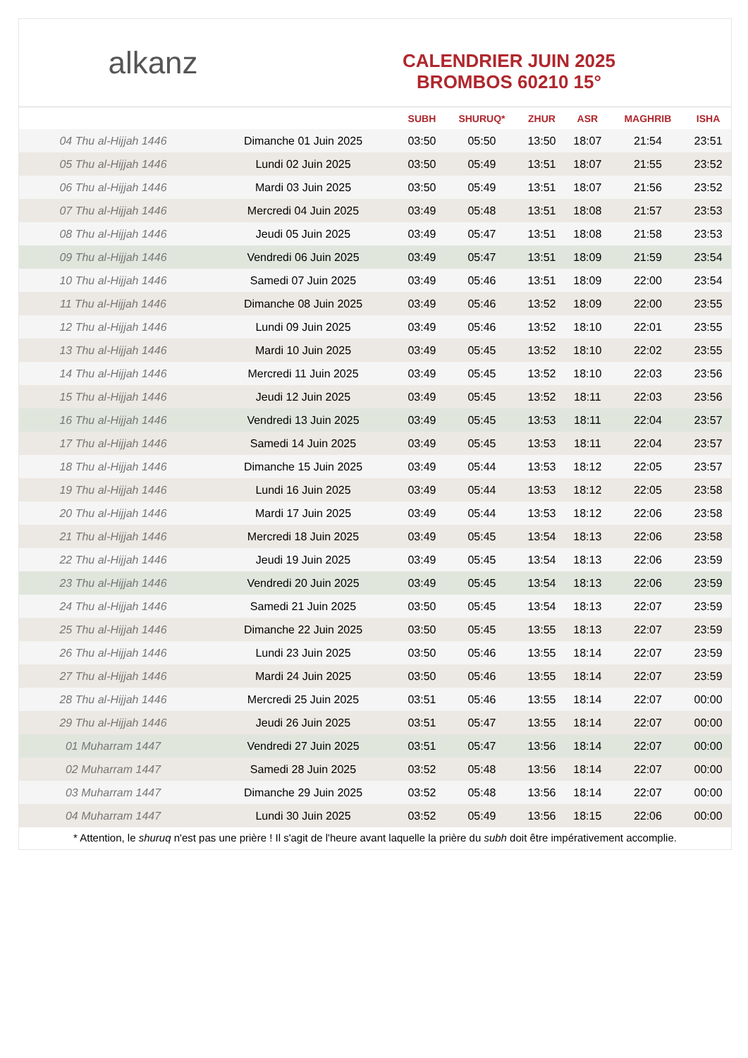alkanz
CALENDRIER JUIN 2025
BROMBOS 60210 15°
| | | SUBH | SHURUQ* | ZHUR | ASR | MAGHRIB | ISHA |
| --- | --- | --- | --- | --- | --- | --- | --- |
| 04 Thu al-Hijjah 1446 | Dimanche 01 Juin 2025 | 03:50 | 05:50 | 13:50 | 18:07 | 21:54 | 23:51 |
| 05 Thu al-Hijjah 1446 | Lundi 02 Juin 2025 | 03:50 | 05:49 | 13:51 | 18:07 | 21:55 | 23:52 |
| 06 Thu al-Hijjah 1446 | Mardi 03 Juin 2025 | 03:50 | 05:49 | 13:51 | 18:07 | 21:56 | 23:52 |
| 07 Thu al-Hijjah 1446 | Mercredi 04 Juin 2025 | 03:49 | 05:48 | 13:51 | 18:08 | 21:57 | 23:53 |
| 08 Thu al-Hijjah 1446 | Jeudi 05 Juin 2025 | 03:49 | 05:47 | 13:51 | 18:08 | 21:58 | 23:53 |
| 09 Thu al-Hijjah 1446 | Vendredi 06 Juin 2025 | 03:49 | 05:47 | 13:51 | 18:09 | 21:59 | 23:54 |
| 10 Thu al-Hijjah 1446 | Samedi 07 Juin 2025 | 03:49 | 05:46 | 13:51 | 18:09 | 22:00 | 23:54 |
| 11 Thu al-Hijjah 1446 | Dimanche 08 Juin 2025 | 03:49 | 05:46 | 13:52 | 18:09 | 22:00 | 23:55 |
| 12 Thu al-Hijjah 1446 | Lundi 09 Juin 2025 | 03:49 | 05:46 | 13:52 | 18:10 | 22:01 | 23:55 |
| 13 Thu al-Hijjah 1446 | Mardi 10 Juin 2025 | 03:49 | 05:45 | 13:52 | 18:10 | 22:02 | 23:55 |
| 14 Thu al-Hijjah 1446 | Mercredi 11 Juin 2025 | 03:49 | 05:45 | 13:52 | 18:10 | 22:03 | 23:56 |
| 15 Thu al-Hijjah 1446 | Jeudi 12 Juin 2025 | 03:49 | 05:45 | 13:52 | 18:11 | 22:03 | 23:56 |
| 16 Thu al-Hijjah 1446 | Vendredi 13 Juin 2025 | 03:49 | 05:45 | 13:53 | 18:11 | 22:04 | 23:57 |
| 17 Thu al-Hijjah 1446 | Samedi 14 Juin 2025 | 03:49 | 05:45 | 13:53 | 18:11 | 22:04 | 23:57 |
| 18 Thu al-Hijjah 1446 | Dimanche 15 Juin 2025 | 03:49 | 05:44 | 13:53 | 18:12 | 22:05 | 23:57 |
| 19 Thu al-Hijjah 1446 | Lundi 16 Juin 2025 | 03:49 | 05:44 | 13:53 | 18:12 | 22:05 | 23:58 |
| 20 Thu al-Hijjah 1446 | Mardi 17 Juin 2025 | 03:49 | 05:44 | 13:53 | 18:12 | 22:06 | 23:58 |
| 21 Thu al-Hijjah 1446 | Mercredi 18 Juin 2025 | 03:49 | 05:45 | 13:54 | 18:13 | 22:06 | 23:58 |
| 22 Thu al-Hijjah 1446 | Jeudi 19 Juin 2025 | 03:49 | 05:45 | 13:54 | 18:13 | 22:06 | 23:59 |
| 23 Thu al-Hijjah 1446 | Vendredi 20 Juin 2025 | 03:49 | 05:45 | 13:54 | 18:13 | 22:06 | 23:59 |
| 24 Thu al-Hijjah 1446 | Samedi 21 Juin 2025 | 03:50 | 05:45 | 13:54 | 18:13 | 22:07 | 23:59 |
| 25 Thu al-Hijjah 1446 | Dimanche 22 Juin 2025 | 03:50 | 05:45 | 13:55 | 18:13 | 22:07 | 23:59 |
| 26 Thu al-Hijjah 1446 | Lundi 23 Juin 2025 | 03:50 | 05:46 | 13:55 | 18:14 | 22:07 | 23:59 |
| 27 Thu al-Hijjah 1446 | Mardi 24 Juin 2025 | 03:50 | 05:46 | 13:55 | 18:14 | 22:07 | 23:59 |
| 28 Thu al-Hijjah 1446 | Mercredi 25 Juin 2025 | 03:51 | 05:46 | 13:55 | 18:14 | 22:07 | 00:00 |
| 29 Thu al-Hijjah 1446 | Jeudi 26 Juin 2025 | 03:51 | 05:47 | 13:55 | 18:14 | 22:07 | 00:00 |
| 01 Muharram 1447 | Vendredi 27 Juin 2025 | 03:51 | 05:47 | 13:56 | 18:14 | 22:07 | 00:00 |
| 02 Muharram 1447 | Samedi 28 Juin 2025 | 03:52 | 05:48 | 13:56 | 18:14 | 22:07 | 00:00 |
| 03 Muharram 1447 | Dimanche 29 Juin 2025 | 03:52 | 05:48 | 13:56 | 18:14 | 22:07 | 00:00 |
| 04 Muharram 1447 | Lundi 30 Juin 2025 | 03:52 | 05:49 | 13:56 | 18:15 | 22:06 | 00:00 |
* Attention, le shuruq n'est pas une prière ! Il s'agit de l'heure avant laquelle la prière du subh doit être impérativement accomplie.